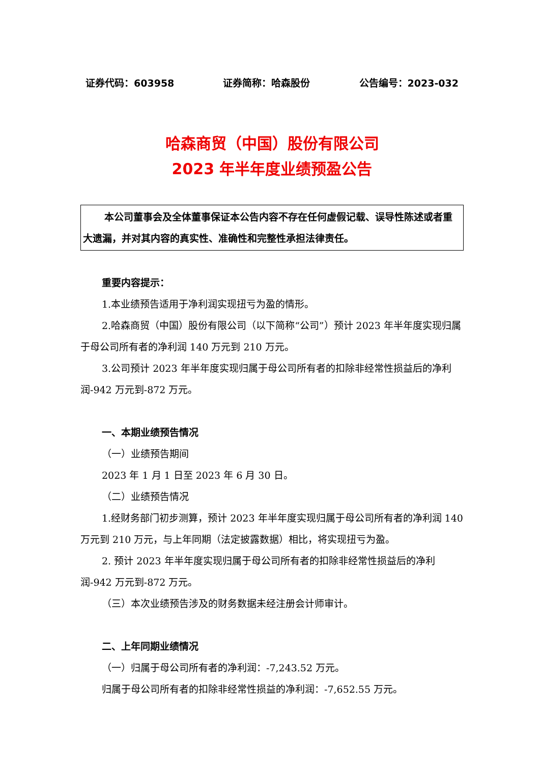证券代码：603958 证券简称：哈森股份 公告编号：2023-032
哈森商贸（中国）股份有限公司
2023 年半年度业绩预盈公告
本公司董事会及全体董事保证本公告内容不存在任何虚假记载、误导性陈述或者重大遗漏，并对其内容的真实性、准确性和完整性承担法律责任。
重要内容提示：
1.本业绩预告适用于净利润实现扭亏为盈的情形。
2.哈森商贸（中国）股份有限公司（以下简称“公司”）预计 2023 年半年度实现归属于母公司所有者的净利润 140 万元到 210 万元。
3.公司预计 2023 年半年度实现归属于母公司所有者的扣除非经常性损益后的净利润-942 万元到-872 万元。
一、本期业绩预告情况
（一）业绩预告期间
2023 年 1 月 1 日至 2023 年 6 月 30 日。
（二）业绩预告情况
1.经财务部门初步测算，预计 2023 年半年度实现归属于母公司所有者的净利润 140 万元到 210 万元，与上年同期（法定披露数据）相比，将实现扭亏为盈。
2. 预计 2023 年半年度实现归属于母公司所有者的扣除非经常性损益后的净利润-942 万元到-872 万元。
（三）本次业绩预告涉及的财务数据未经注册会计师审计。
二、上年同期业绩情况
（一）归属于母公司所有者的净利润：-7,243.52 万元。
归属于母公司所有者的扣除非经常性损益的净利润：-7,652.55 万元。